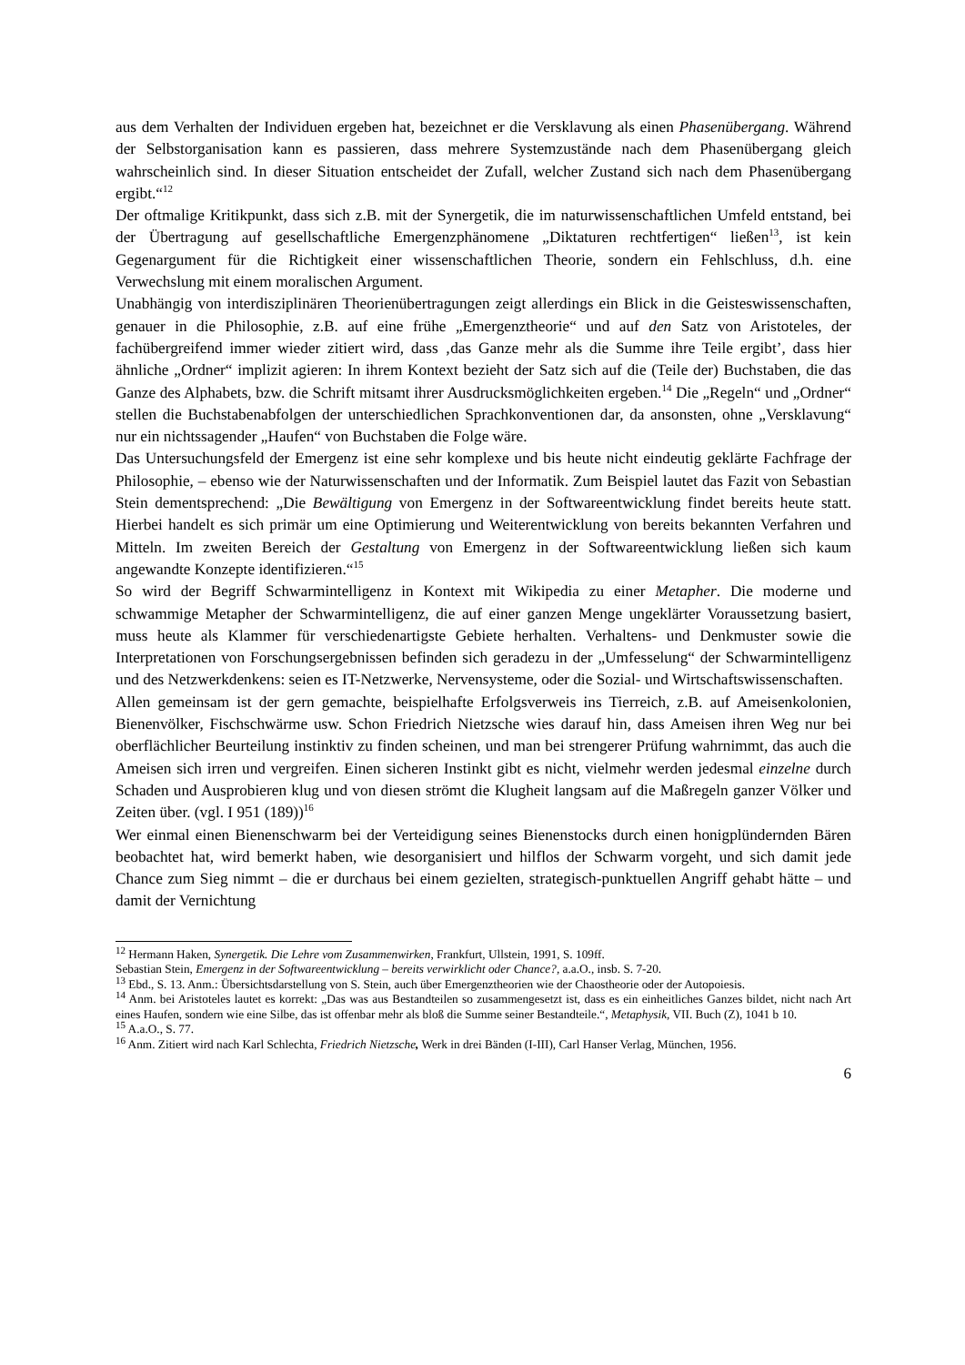aus dem Verhalten der Individuen ergeben hat, bezeichnet er die Versklavung als einen Phasenübergang. Während der Selbstorganisation kann es passieren, dass mehrere Systemzustände nach dem Phasenübergang gleich wahrscheinlich sind. In dieser Situation entscheidet der Zufall, welcher Zustand sich nach dem Phasenübergang ergibt.“<sup>12</sup>
Der oftmalige Kritikpunkt, dass sich z.B. mit der Synergetik, die im naturwissenschaftlichen Umfeld entstand, bei der Übertragung auf gesellschaftliche Emergenzphänomene „Diktaturen rechtfertigen“ ließen<sup>13</sup>, ist kein Gegenargument für die Richtigkeit einer wissenschaftlichen Theorie, sondern ein Fehlschluss, d.h. eine Verwechslung mit einem moralischen Argument.
Unabhängig von interdisziplinären Theorienübertragungen zeigt allerdings ein Blick in die Geisteswissenschaften, genauer in die Philosophie, z.B. auf eine frühe „Emergenztheorie“ und auf den Satz von Aristoteles, der fachübergreifend immer wieder zitiert wird, dass ‚das Ganze mehr als die Summe ihre Teile ergibt’, dass hier ähnliche „Ordner“ implizit agieren: In ihrem Kontext bezieht der Satz sich auf die (Teile der) Buchstaben, die das Ganze des Alphabets, bzw. die Schrift mitsamt ihrer Ausdrucksmöglichkeiten ergeben.<sup>14</sup> Die „Regeln“ und „Ordner“ stellen die Buchstabenabfolgen der unterschiedlichen Sprachkonventionen dar, da ansonsten, ohne „Versklavung“ nur ein nichtssagender „Haufen“ von Buchstaben die Folge wäre.
Das Untersuchungsfeld der Emergenz ist eine sehr komplexe und bis heute nicht eindeutig geklärte Fachfrage der Philosophie, – ebenso wie der Naturwissenschaften und der Informatik. Zum Beispiel lautet das Fazit von Sebastian Stein dementsprechend: „Die Bewältigung von Emergenz in der Softwareentwicklung findet bereits heute statt. Hierbei handelt es sich primär um eine Optimierung und Weiterentwicklung von bereits bekannten Verfahren und Mitteln. Im zweiten Bereich der Gestaltung von Emergenz in der Softwareentwicklung ließen sich kaum angewandte Konzepte identifizieren.“<sup>15</sup>
So wird der Begriff Schwarmintelligenz in Kontext mit Wikipedia zu einer Metapher. Die moderne und schwammige Metapher der Schwarmintelligenz, die auf einer ganzen Menge ungeklärter Voraussetzung basiert, muss heute als Klammer für verschiedenartigste Gebiete herhalten. Verhaltens- und Denkmuster sowie die Interpretationen von Forschungsergebnissen befinden sich geradezu in der „Umfesselung“ der Schwarmintelligenz und des Netzwerkdenkens: seien es IT-Netzwerke, Nervensysteme, oder die Sozial- und Wirtschaftswissenschaften.
Allen gemeinsam ist der gern gemachte, beispielhafte Erfolgsverweis ins Tierreich, z.B. auf Ameisenkolonien, Bienenvölker, Fischschwärme usw. Schon Friedrich Nietzsche wies darauf hin, dass Ameisen ihren Weg nur bei oberflächlicher Beurteilung instinktiv zu finden scheinen, und man bei strengerer Prüfung wahrnimmt, das auch die Ameisen sich irren und vergreifen. Einen sicheren Instinkt gibt es nicht, vielmehr werden jedesmal einzelne durch Schaden und Ausprobieren klug und von diesen strömt die Klugheit langsam auf die Maßregeln ganzer Völker und Zeiten über. (vgl. I 951 (189))<sup>16</sup>
Wer einmal einen Bienenschwarm bei der Verteidigung seines Bienenstocks durch einen honigplündernden Bären beobachtet hat, wird bemerkt haben, wie desorganisiert und hilflos der Schwarm vorgeht, und sich damit jede Chance zum Sieg nimmt – die er durchaus bei einem gezielten, strategisch-punktuellen Angriff gehabt hätte – und damit der Vernichtung
<sup>12</sup> Hermann Haken, Synergetik. Die Lehre vom Zusammenwirken, Frankfurt, Ullstein, 1991, S. 109ff.
Sebastian Stein, Emergenz in der Softwareentwicklung – bereits verwirklicht oder Chance?, a.a.O., insb. S. 7-20.
<sup>13</sup> Ebd., S. 13. Anm.: Übersichtsdarstellung von S. Stein, auch über Emergenztheorien wie der Chaostheorie oder der Autopoiesis.
<sup>14</sup> Anm. bei Aristoteles lautet es korrekt: „Das was aus Bestandteilen so zusammengesetzt ist, dass es ein einheitliches Ganzes bildet, nicht nach Art eines Haufen, sondern wie eine Silbe, das ist offenbar mehr als bloß die Summe seiner Bestandteile.“, Metaphysik, VII. Buch (Z), 1041 b 10.
<sup>15</sup> A.a.O., S. 77.
<sup>16</sup> Anm. Zitiert wird nach Karl Schlechta, Friedrich Nietzsche, Werk in drei Bänden (I-III), Carl Hanser Verlag, München, 1956.
6